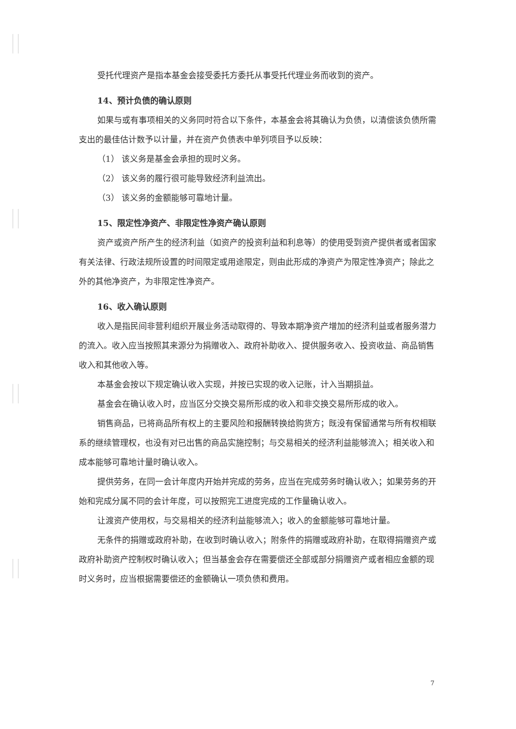受托代理资产是指本基金会接受委托方委托从事受托代理业务而收到的资产。
14、预计负债的确认原则
如果与或有事项相关的义务同时符合以下条件，本基金会将其确认为负债，以清偿该负债所需支出的最佳估计数予以计量，并在资产负债表中单列项目予以反映：
（1） 该义务是基金会承担的现时义务。
（2） 该义务的履行很可能导致经济利益流出。
（3） 该义务的金额能够可靠地计量。
15、限定性净资产、非限定性净资产确认原则
资产或资产所产生的经济利益（如资产的投资利益和利息等）的使用受到资产提供者或者国家有关法律、行政法规所设置的时间限定或用途限定，则由此形成的净资产为限定性净资产；除此之外的其他净资产，为非限定性净资产。
16、收入确认原则
收入是指民间非营利组织开展业务活动取得的、导致本期净资产增加的经济利益或者服务潜力的流入。收入应当按照其来源分为捐赠收入、政府补助收入、提供服务收入、投资收益、商品销售收入和其他收入等。
本基金会按以下规定确认收入实现，并按已实现的收入记账，计入当期损益。
基金会在确认收入时，应当区分交换交易所形成的收入和非交换交易所形成的收入。
销售商品，已将商品所有权上的主要风险和报酬转换给购货方；既没有保留通常与所有权相联系的继续管理权，也没有对已出售的商品实施控制；与交易相关的经济利益能够流入；相关收入和成本能够可靠地计量时确认收入。
提供劳务，在同一会计年度内开始并完成的劳务，应当在完成劳务时确认收入；如果劳务的开始和完成分属不同的会计年度，可以按照完工进度完成的工作量确认收入。
让渡资产使用权，与交易相关的经济利益能够流入；收入的金额能够可靠地计量。
无条件的捐赠或政府补助，在收到时确认收入；附条件的捐赠或政府补助，在取得捐赠资产或政府补助资产控制权时确认收入；但当基金会存在需要偿还全部或部分捐赠资产或者相应金额的现时义务时，应当根据需要偿还的金额确认一项负债和费用。
7